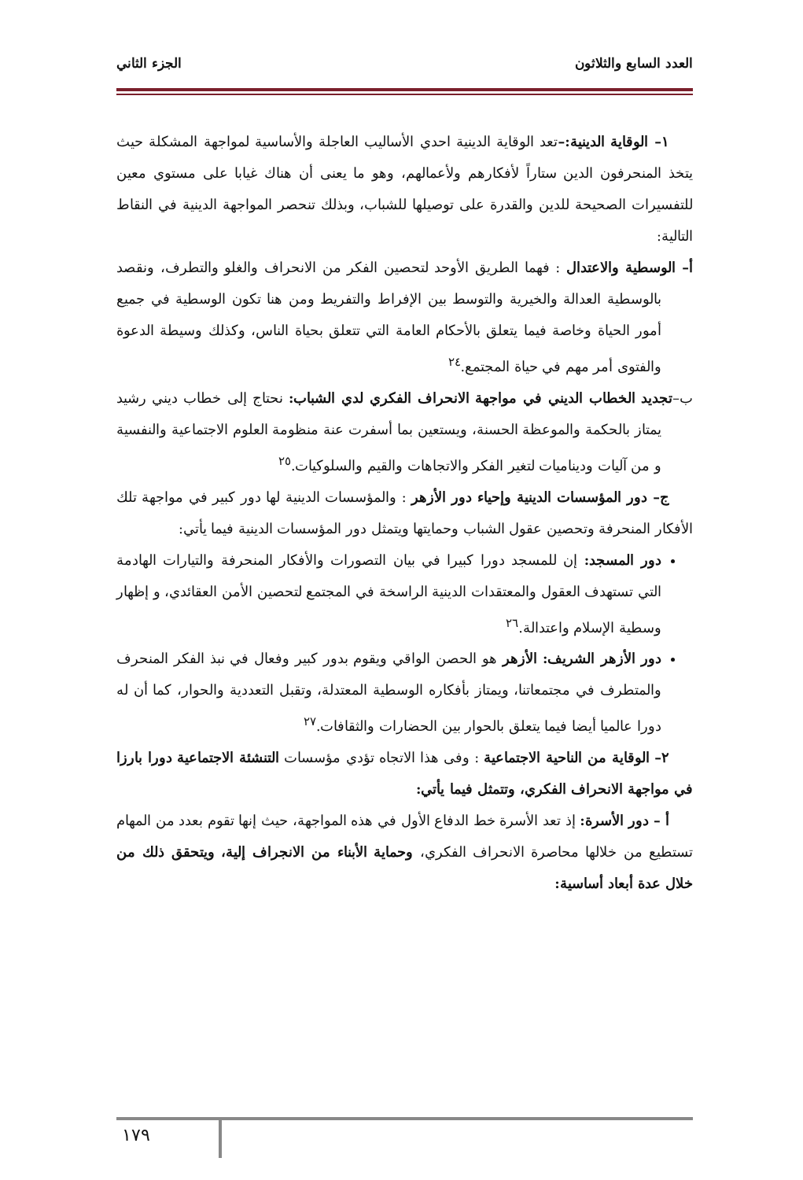العدد السابع والثلاثون الجزء الثاني
١– الوقاية الدينية:–تعد الوقاية الدينية احدي الأساليب العاجلة والأساسية لمواجهة المشكلة حيث يتخذ المنحرفون الدين ستاراً لأفكارهم ولأعمالهم، وهو ما يعنى أن هناك غيابا على مستوي معين للتفسيرات الصحيحة للدين والقدرة على توصيلها للشباب، وبذلك تنحصر المواجهة الدينية في النقاط التالية:
أ– الوسطية والاعتدال : فهما الطريق الأوحد لتحصين الفكر من الانحراف والغلو والتطرف، ونقصد بالوسطية العدالة والخيرية والتوسط بين الإفراط والتفريط ومن هنا تكون الوسطية في جميع أمور الحياة وخاصة فيما يتعلق بالأحكام العامة التي تتعلق بحياة الناس، وكذلك وسيطة الدعوة والفتوى أمر مهم في حياة المجتمع.<sup>٢٤</sup>
ب–تجديد الخطاب الديني في مواجهة الانحراف الفكري لدي الشباب: نحتاج إلى خطاب ديني رشيد يمتاز بالحكمة والموعظة الحسنة، ويستعين بما أسفرت عنة منظومة العلوم الاجتماعية والنفسية و من آليات وديناميات لتغير الفكر والاتجاهات والقيم والسلوكيات.<sup>٢٥</sup>
ج– دور المؤسسات الدينية وإحياء دور الأزهر : والمؤسسات الدينية لها دور كبير في مواجهة تلك الأفكار المنحرفة وتحصين عقول الشباب وحمايتها ويتمثل دور المؤسسات الدينية فيما يأتي:
دور المسجد: إن للمسجد دورا كبيرا في بيان التصورات والأفكار المنحرفة والتيارات الهادمة التي تستهدف العقول والمعتقدات الدينية الراسخة في المجتمع لتحصين الأمن العقائدي، و إظهار وسطية الإسلام واعتدالة.<sup>٢٦</sup>
دور الأزهر الشريف: الأزهر هو الحصن الواقي ويقوم بدور كبير وفعال في نبذ الفكر المنحرف والمتطرف في مجتمعاتنا، ويمتاز بأفكاره الوسطية المعتدلة، وتقبل التعددية والحوار، كما أن له دورا عالميا أيضا فيما يتعلق بالحوار بين الحضارات والثقافات.<sup>٢٧</sup>
٢– الوقاية من الناحية الاجتماعية : وفى هذا الاتجاه تؤدي مؤسسات التنشئة الاجتماعية دورا بارزا في مواجهة الانحراف الفكري، وتتمثل فيما يأتي:
أ – دور الأسرة: إذ تعد الأسرة خط الدفاع الأول في هذه المواجهة، حيث إنها تقوم بعدد من المهام تستطيع من خلالها محاصرة الانحراف الفكري، وحماية الأبناء من الانجراف إلية، ويتحقق ذلك من خلال عدة أبعاد أساسية:
١٧٩